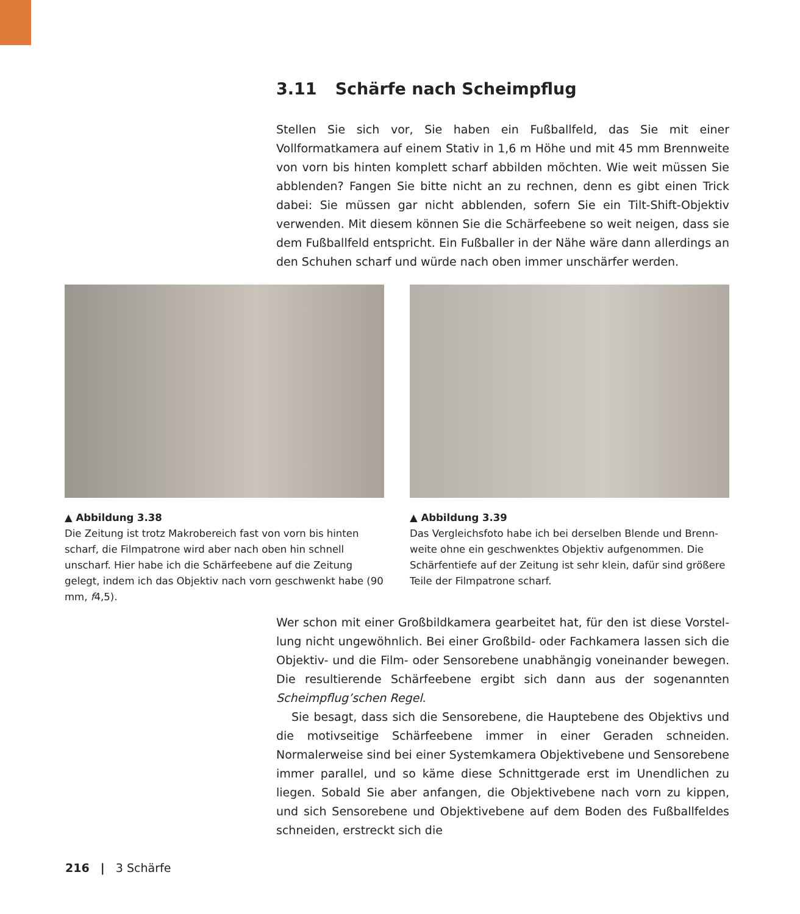3.11 Schärfe nach Scheimpflug
Stellen Sie sich vor, Sie haben ein Fußballfeld, das Sie mit einer Vollformatkamera auf einem Stativ in 1,6 m Höhe und mit 45 mm Brennweite von vorn bis hinten komplett scharf abbilden möchten. Wie weit müssen Sie abblenden? Fangen Sie bitte nicht an zu rechnen, denn es gibt einen Trick dabei: Sie müssen gar nicht abblenden, sofern Sie ein Tilt-Shift-Objektiv verwenden. Mit diesem können Sie die Schärfeebene so weit neigen, dass sie dem Fußballfeld entspricht. Ein Fuß­baller in der Nähe wäre dann allerdings an den Schuhen scharf und würde nach oben immer unschärfer werden.
▲ Abbildung 3.38
Die Zeitung ist trotz Makrobereich fast von vorn bis hinten scharf, die Filmpatrone wird aber nach oben hin schnell unscharf. Hier habe ich die Schärfeebene auf die Zeitung gelegt, indem ich das Objektiv nach vorn geschwenkt habe (90 mm, f4,5).
▲ Abbildung 3.39
Das Vergleichsfoto habe ich bei derselben Blende und Brenn­weite ohne ein geschwenktes Objektiv aufgenommen. Die Schärfentiefe auf der Zeitung ist sehr klein, dafür sind größere Teile der Filmpatrone scharf.
Wer schon mit einer Großbildkamera gearbeitet hat, für den ist diese Vorstel­lung nicht ungewöhnlich. Bei einer Großbild- oder Fachkamera lassen sich die Objektiv- und die Film- oder Sensorebene unabhängig voneinander be­wegen. Die resultierende Schärfeebene ergibt sich dann aus der sogenannten Scheimpflug’schen Regel.
Sie besagt, dass sich die Sensorebene, die Hauptebene des Objektivs und die motivseitige Schärfeebene immer in einer Geraden schneiden. Normalerweise sind bei einer Systemkamera Objektivebene und Sensorebene immer parallel, und so käme diese Schnittgerade erst im Unendlichen zu liegen. Sobald Sie aber anfangen, die Objektivebene nach vorn zu kippen, und sich Sensorebene und Objektivebene auf dem Boden des Fußballfeldes schneiden, erstreckt sich die
216 | 3 Schärfe